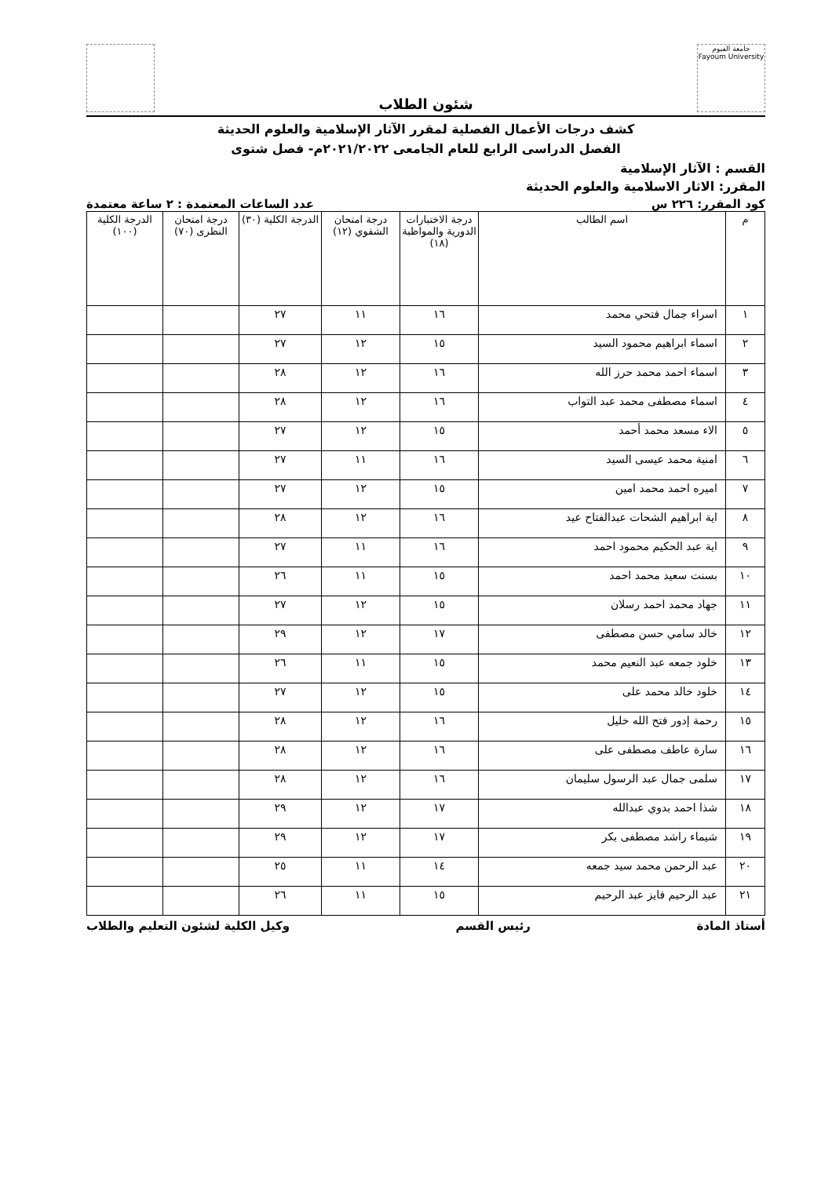جامعة الفيوم
Fayoum University
شئون الطلاب
كشف درجات الأعمال الفصلية لمقرر الآثار الإسلامية والعلوم الحديثة
الفصل الدراسى الرابع للعام الجامعى ٢٠٢١/٢٠٢٢م- فصل شتوى
القسم : الآثار الإسلامية
المقرر: الاثار الاسلامية والعلوم الحديثة
كود المقرر: ٢٢٦ س عدد الساعات المعتمدة : ٢ ساعة معتمدة
| م | اسم الطالب | درجة الاختبارات الدورية والمواظبة (١٨) | درجة امتحان الشفوي (١٢) | الدرجة الكلية (٣٠) | درجة امتحان النظرى (٧٠) | الدرجة الكلية (١٠٠) |
| --- | --- | --- | --- | --- | --- | --- |
| ١ | اسراء جمال فتحي محمد | ١٦ | ١١ | ٢٧ | | |
| ٢ | اسماء ابراهيم محمود السيد | ١٥ | ١٢ | ٢٧ | | |
| ٣ | اسماء احمد محمد حرز الله | ١٦ | ١٢ | ٢٨ | | |
| ٤ | اسماء مصطفى محمد عبد التواب | ١٦ | ١٢ | ٢٨ | | |
| ٥ | الاء مسعد محمد أحمد | ١٥ | ١٢ | ٢٧ | | |
| ٦ | امنية محمد عيسى السيد | ١٦ | ١١ | ٢٧ | | |
| ٧ | اميره احمد محمد امين | ١٥ | ١٢ | ٢٧ | | |
| ٨ | اية ابراهيم الشحات عبدالفتاح عيد | ١٦ | ١٢ | ٢٨ | | |
| ٩ | اية عبد الحكيم محمود احمد | ١٦ | ١١ | ٢٧ | | |
| ١٠ | بسنت سعيد محمد احمد | ١٥ | ١١ | ٢٦ | | |
| ١١ | جهاد محمد احمد رسلان | ١٥ | ١٢ | ٢٧ | | |
| ١٢ | خالد سامي حسن مصطفى | ١٧ | ١٢ | ٢٩ | | |
| ١٣ | خلود جمعه عبد النعيم محمد | ١٥ | ١١ | ٢٦ | | |
| ١٤ | خلود خالد محمد على | ١٥ | ١٢ | ٢٧ | | |
| ١٥ | رحمة إدور فتح الله خليل | ١٦ | ١٢ | ٢٨ | | |
| ١٦ | سارة عاطف مصطفى على | ١٦ | ١٢ | ٢٨ | | |
| ١٧ | سلمى جمال عبد الرسول سليمان | ١٦ | ١٢ | ٢٨ | | |
| ١٨ | شذا احمد بدوي عبدالله | ١٧ | ١٢ | ٢٩ | | |
| ١٩ | شيماء راشد مصطفى بكر | ١٧ | ١٢ | ٢٩ | | |
| ٢٠ | عبد الرحمن محمد سيد جمعه | ١٤ | ١١ | ٢٥ | | |
| ٢١ | عبد الرحيم فايز عبد الرحيم | ١٥ | ١١ | ٢٦ | | |
أستاذ المادة رئيس القسم وكيل الكلية لشئون التعليم والطلاب